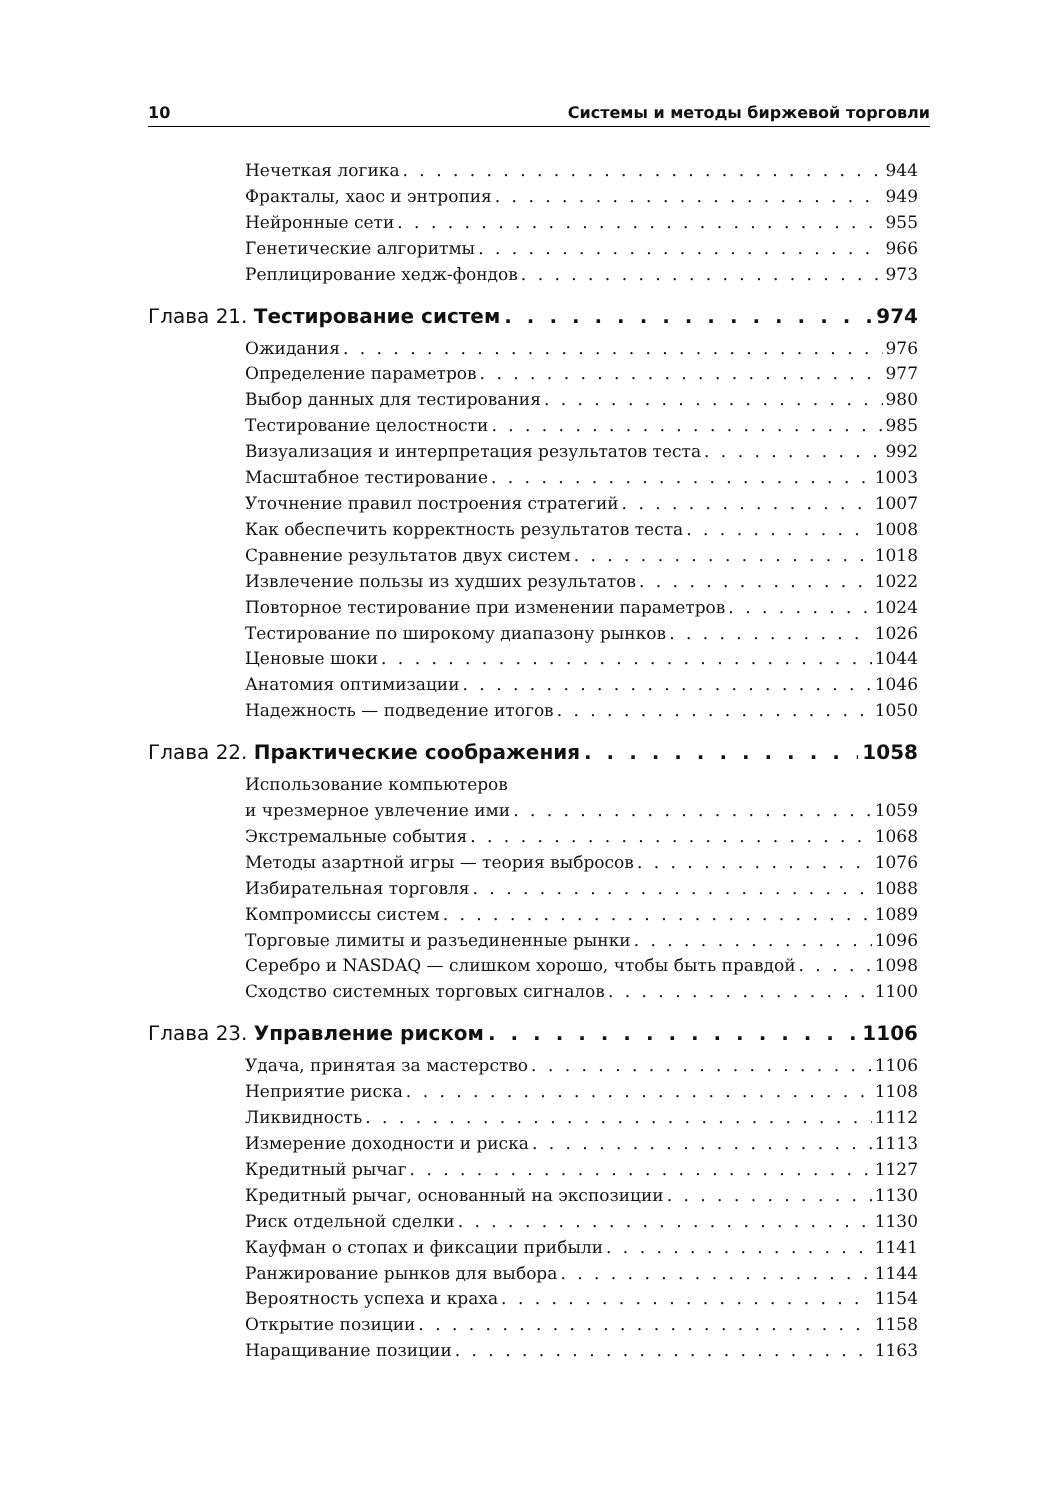10 Системы и методы биржевой торговли
Нечеткая логика 944
Фракталы, хаос и энтропия 949
Нейронные сети 955
Генетические алгоритмы 966
Реплицирование хедж-фондов 973
Глава 21. Тестирование систем 974
Ожидания 976
Определение параметров 977
Выбор данных для тестирования 980
Тестирование целостности 985
Визуализация и интерпретация результатов теста 992
Масштабное тестирование 1003
Уточнение правил построения стратегий 1007
Как обеспечить корректность результатов теста 1008
Сравнение результатов двух систем 1018
Извлечение пользы из худших результатов 1022
Повторное тестирование при изменении параметров 1024
Тестирование по широкому диапазону рынков 1026
Ценовые шоки 1044
Анатомия оптимизации 1046
Надежность — подведение итогов 1050
Глава 22. Практические соображения 1058
Использование компьютеров
и чрезмерное увлечение ими 1059
Экстремальные события 1068
Методы азартной игры — теория выбросов 1076
Избирательная торговля 1088
Компромиссы систем 1089
Торговые лимиты и разъединенные рынки 1096
Серебро и NASDAQ — слишком хорошо, чтобы быть правдой 1098
Сходство системных торговых сигналов 1100
Глава 23. Управление риском 1106
Удача, принятая за мастерство 1106
Неприятие риска 1108
Ликвидность 1112
Измерение доходности и риска 1113
Кредитный рычаг 1127
Кредитный рычаг, основанный на экспозиции 1130
Риск отдельной сделки 1130
Кауфман о стопах и фиксации прибыли 1141
Ранжирование рынков для выбора 1144
Вероятность успеха и краха 1154
Открытие позиции 1158
Наращивание позиции 1163